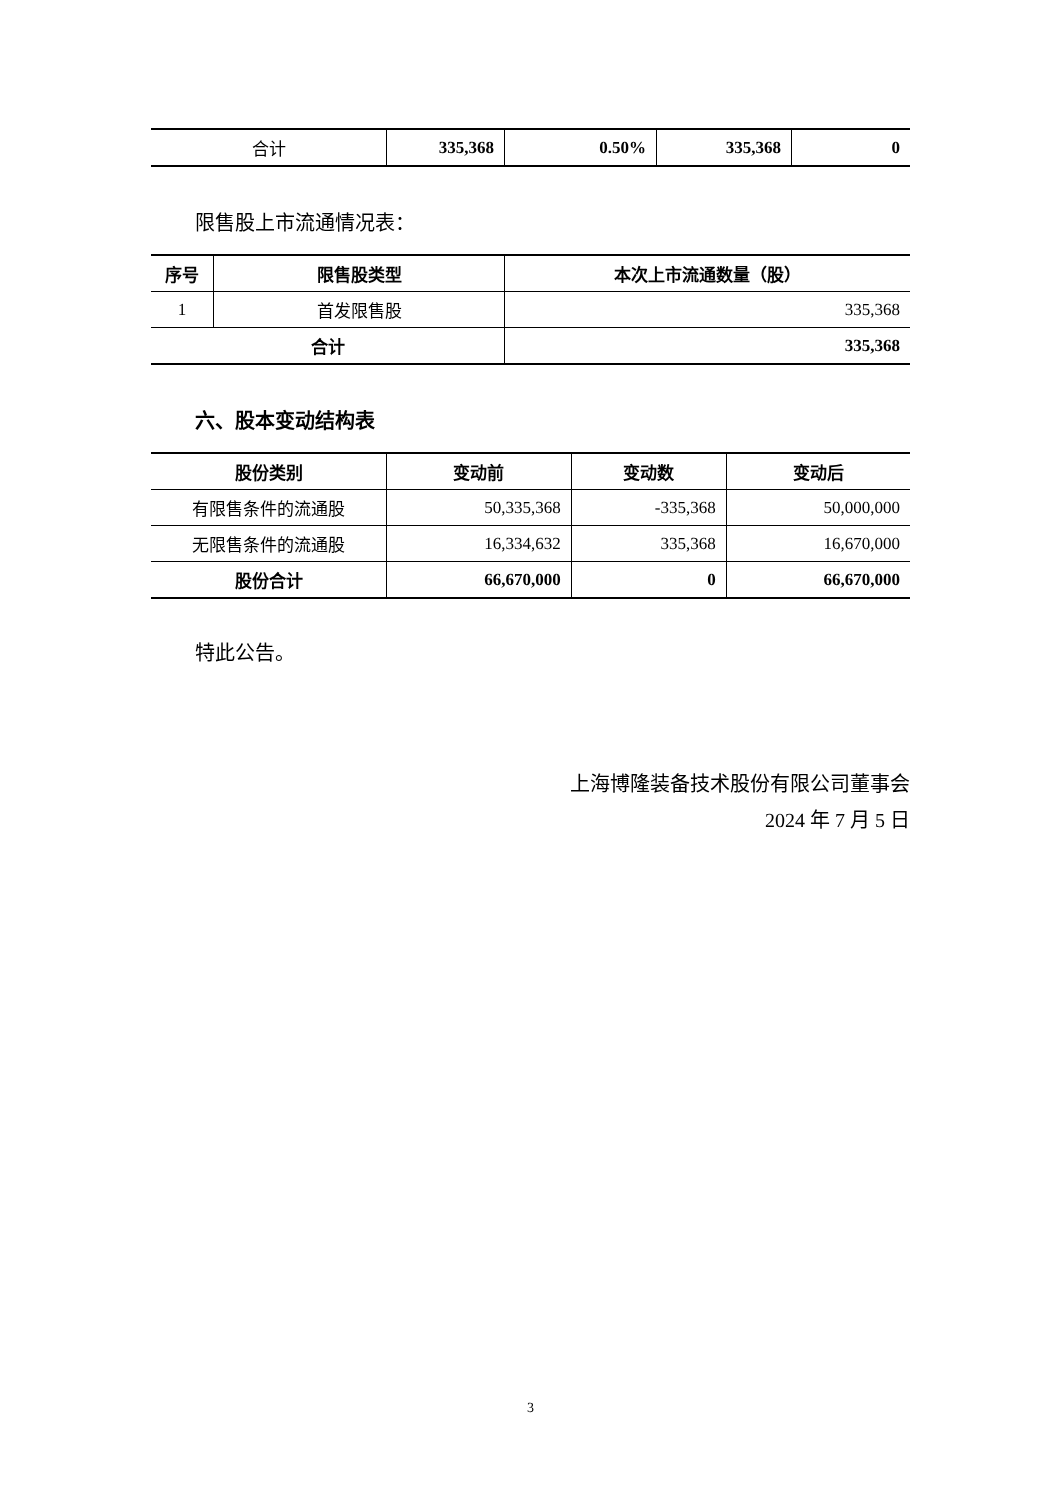| 合计 | 335,368 | 0.50% | 335,368 | 0 |
限售股上市流通情况表：
| 序号 | 限售股类型 | 本次上市流通数量（股） |
| --- | --- | --- |
| 1 | 首发限售股 | 335,368 |
| 合计 | | 335,368 |
六、股本变动结构表
| 股份类别 | 变动前 | 变动数 | 变动后 |
| --- | --- | --- | --- |
| 有限售条件的流通股 | 50,335,368 | -335,368 | 50,000,000 |
| 无限售条件的流通股 | 16,334,632 | 335,368 | 16,670,000 |
| 股份合计 | 66,670,000 | 0 | 66,670,000 |
特此公告。
上海博隆装备技术股份有限公司董事会
2024 年 7 月 5 日
3